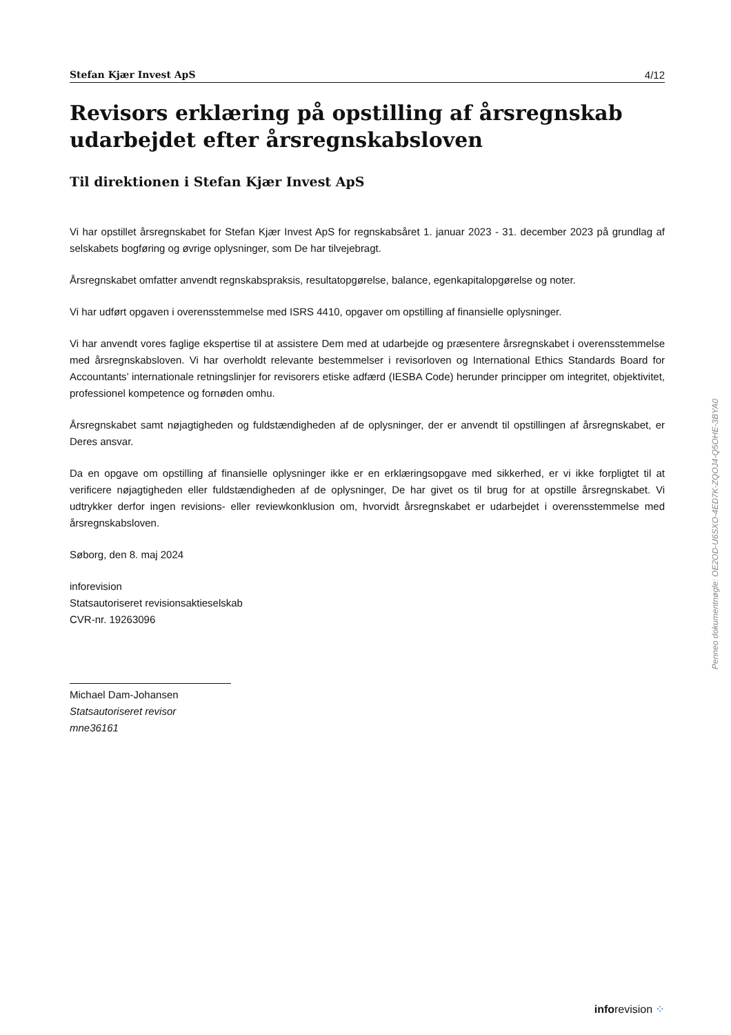Stefan Kjær Invest ApS 4/12
Revisors erklæring på opstilling af årsregnskab udarbejdet efter årsregnskabsloven
Til direktionen i Stefan Kjær Invest ApS
Vi har opstillet årsregnskabet for Stefan Kjær Invest ApS for regnskabsåret 1. januar 2023 - 31. december 2023 på grundlag af selskabets bogføring og øvrige oplysninger, som De har tilvejebragt.
Årsregnskabet omfatter anvendt regnskabspraksis, resultatopgørelse, balance, egenkapitalopgørelse og noter.
Vi har udført opgaven i overensstemmelse med ISRS 4410, opgaver om opstilling af finansielle oplysninger.
Vi har anvendt vores faglige ekspertise til at assistere Dem med at udarbejde og præsentere årsregnskabet i overensstemmelse med årsregnskabsloven. Vi har overholdt relevante bestemmelser i revisorloven og International Ethics Standards Board for Accountants’ internationale retningslinjer for revisorers etiske adfærd (IESBA Code) herunder principper om integritet, objektivitet, professionel kompetence og fornøden omhu.
Årsregnskabet samt nøjagtigheden og fuldstændigheden af de oplysninger, der er anvendt til opstillingen af årsregnskabet, er Deres ansvar.
Da en opgave om opstilling af finansielle oplysninger ikke er en erklæringsopgave med sikkerhed, er vi ikke forpligtet til at verificere nøjagtigheden eller fuldstændigheden af de oplysninger, De har givet os til brug for at opstille årsregnskabet. Vi udtrykker derfor ingen revisions- eller reviewkonklusion om, hvorvidt årsregnskabet er udarbejdet i overensstemmelse med årsregnskabsloven.
Søborg, den 8. maj 2024
inforevision
Statsautoriseret revisionsaktieselskab
CVR-nr. 19263096
Michael Dam-Johansen
Statsautoriseret revisor
mne36161
Penneo dokumentnøgle: OE2OD-U6SXO-4ED7K-ZQOJ4-Q5OHE-3BYA0
inforevision ⁘